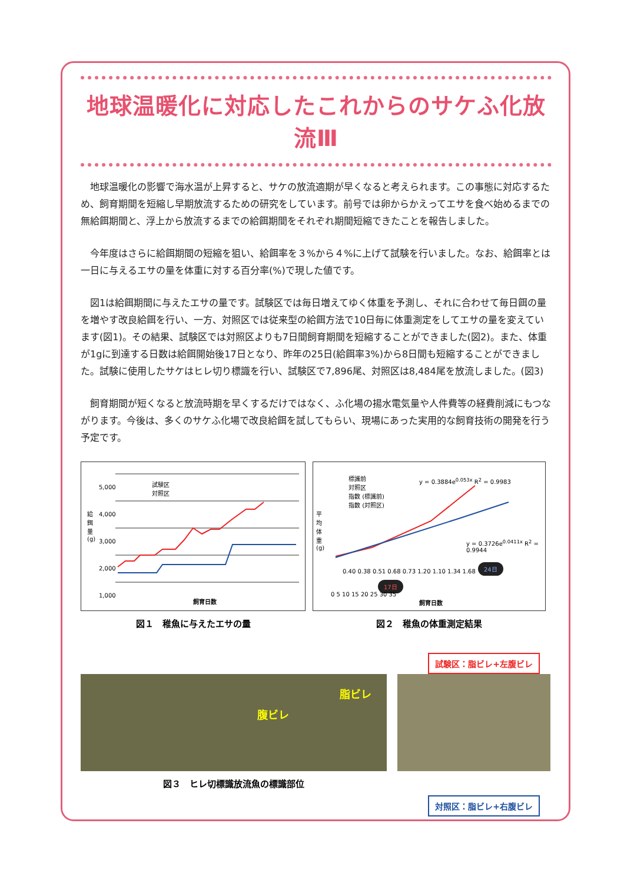地球温暖化に対応したこれからのサケふ化放流Ⅲ
地球温暖化の影響で海水温が上昇すると、サケの放流適期が早くなると考えられます。この事態に対応するため、飼育期間を短縮し早期放流するための研究をしています。前号では卵からかえってエサを食べ始めるまでの無給餌期間と、浮上から放流するまでの給餌期間をそれぞれ期間短縮できたことを報告しました。
今年度はさらに給餌期間の短縮を狙い、給餌率を３%から４%に上げて試験を行いました。なお、給餌率とは一日に与えるエサの量を体重に対する百分率(%)で現した値です。
図1は給餌期間に与えたエサの量です。試験区では毎日増えてゆく体重を予測し、それに合わせて毎日餌の量を増やす改良給餌を行い、一方、対照区では従来型の給餌方法で10日毎に体重測定をしてエサの量を変えています(図1)。その結果、試験区では対照区よりも7日間飼育期間を短縮することができました(図2)。また、体重が1gに到達する日数は給餌開始後17日となり、昨年の25日(給餌率3%)から8日間も短縮することができました。試験に使用したサケはヒレ切り標識を行い、試験区で7,896尾、対照区は8,484尾を放流しました。(図3)
飼育期間が短くなると放流時期を早くするだけではなく、ふ化場の揚水電気量や人件費等の経費削減にもつながります。今後は、多くのサケふ化場で改良給餌を試してもらい、現場にあった実用的な飼育技術の開発を行う予定です。
試験区
対照区
5,000
4,000
3,000
2,000
1,000
給餌量(g)
飼育日数
図１　稚魚に与えたエサの量
標識前
対照区
指数 (標識前)
指数 (対照区)
y = 0.3884e<sup>0.053x</sup> R<sup>2</sup> = 0.9983
y = 0.3726e<sup>0.0411x</sup> R<sup>2</sup> = 0.9944
0.40 0.38 0.51 0.68 0.73 1.20 1.10 1.34 1.68
17日
24日
平均体重(g)
0 5 10 15 20 25 30 35
飼育日数
図２　稚魚の体重測定結果
試験区：脂ビレ+左腹ビレ
脂ビレ
腹ビレ
図３　ヒレ切標識放流魚の標識部位
対照区：脂ビレ+右腹ビレ